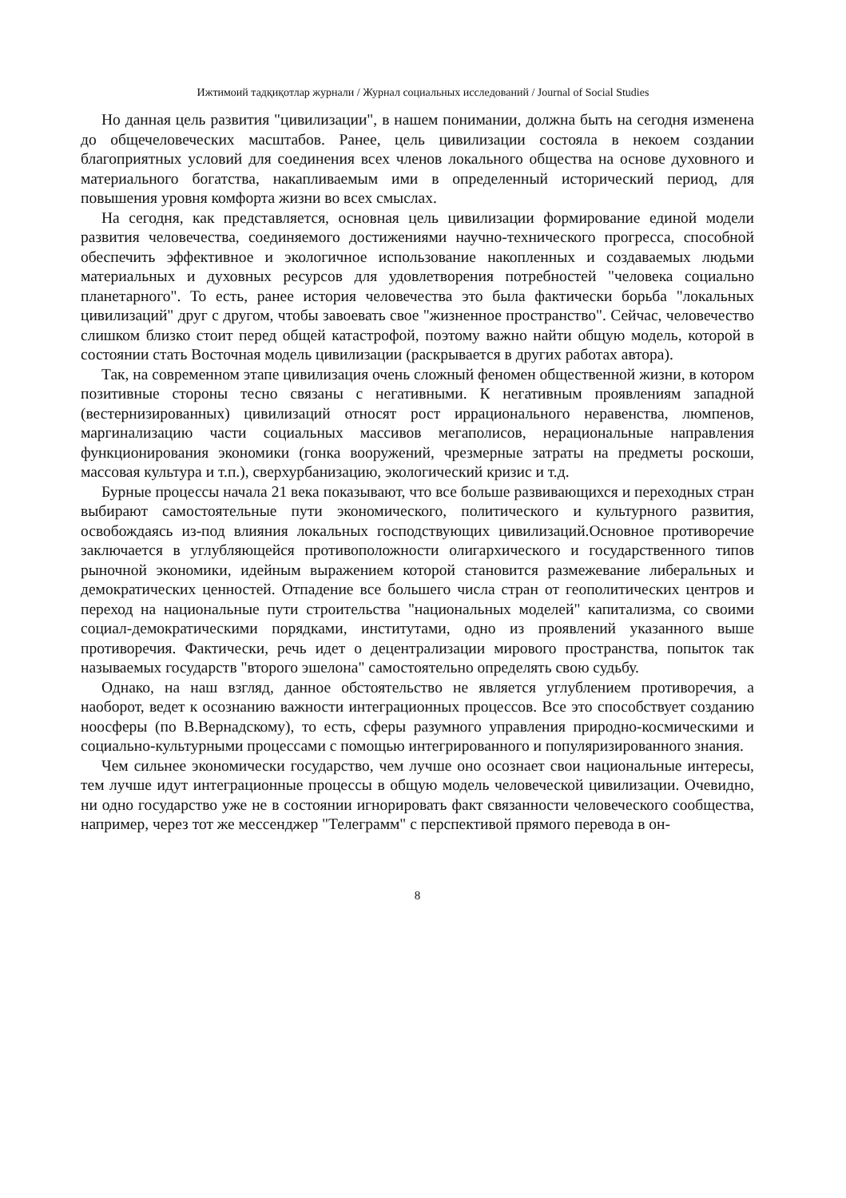Ижтимоий тадқиқотлар журнали / Журнал социальных исследований / Journal of Social Studies
Но данная цель развития "цивилизации", в нашем понимании, должна быть на сегодня изменена до общечеловеческих масштабов. Ранее, цель цивилизации состояла в некоем создании благоприятных условий для соединения всех членов локального общества на основе духовного и материального богатства, накапливаемым ими в определенный исторический период, для повышения уровня комфорта жизни во всех смыслах.
На сегодня, как представляется, основная цель цивилизации формирование единой модели развития человечества, соединяемого достижениями научно-технического прогресса, способной обеспечить эффективное и экологичное использование накопленных и создаваемых людьми материальных и духовных ресурсов для удовлетворения потребностей "человека социально планетарного". То есть, ранее история человечества это была фактически борьба "локальных цивилизаций" друг с другом, чтобы завоевать свое "жизненное пространство". Сейчас, человечество слишком близко стоит перед общей катастрофой, поэтому важно найти общую модель, которой в состоянии стать Восточная модель цивилизации (раскрывается в других работах автора).
Так, на современном этапе цивилизация очень сложный феномен общественной жизни, в котором позитивные стороны тесно связаны с негативными. К негативным проявлениям западной (вестернизированных) цивилизаций относят рост иррационального неравенства, люмпенов, маргинализацию части социальных массивов мегаполисов, нерациональные направления функционирования экономики (гонка вооружений, чрезмерные затраты на предметы роскоши, массовая культура и т.п.), сверхурбанизацию, экологический кризис и т.д.
Бурные процессы начала 21 века показывают, что все больше развивающихся и переходных стран выбирают самостоятельные пути экономического, политического и культурного развития, освобождаясь из-под влияния локальных господствующих цивилизаций.Основное противоречие заключается в углубляющейся противоположности олигархического и государственного типов рыночной экономики, идейным выражением которой становится размежевание либеральных и демократических ценностей. Отпадение все большего числа стран от геополитических центров и переход на национальные пути строительства "национальных моделей" капитализма, со своими социал-демократическими порядками, институтами, одно из проявлений указанного выше противоречия. Фактически, речь идет о децентрализации мирового пространства, попыток так называемых государств "второго эшелона" самостоятельно определять свою судьбу.
Однако, на наш взгляд, данное обстоятельство не является углублением противоречия, а наоборот, ведет к осознанию важности интеграционных процессов. Все это способствует созданию ноосферы (по В.Вернадскому), то есть, сферы разумного управления природно-космическими и социально-культурными процессами с помощью интегрированного и популяризированного знания.
Чем сильнее экономически государство, чем лучше оно осознает свои национальные интересы, тем лучше идут интеграционные процессы в общую модель человеческой цивилизации. Очевидно, ни одно государство уже не в состоянии игнорировать факт связанности человеческого сообщества, например, через тот же мессенджер "Телеграмм" с перспективой прямого перевода в он-
8